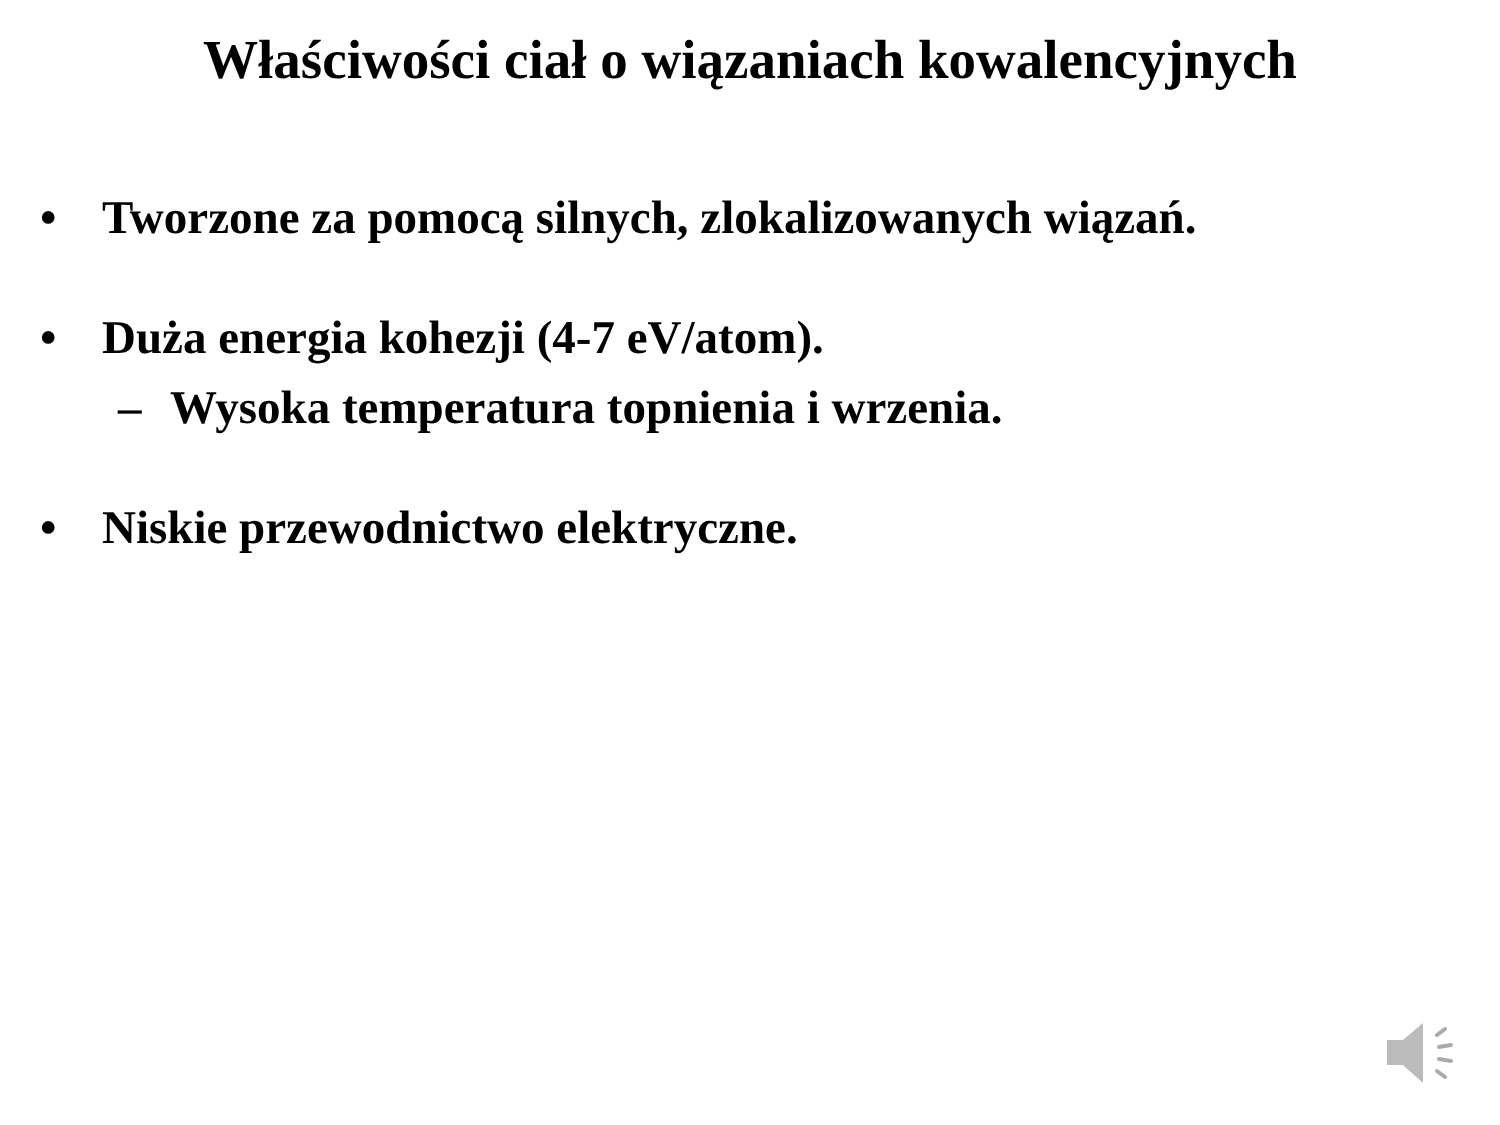Właściwości ciał o wiązaniach kowalencyjnych
• Tworzone za pomocą silnych, zlokalizowanych wiązań.
• Duża energia kohezji (4-7 eV/atom).
– Wysoka temperatura topnienia i wrzenia.
• Niskie przewodnictwo elektryczne.